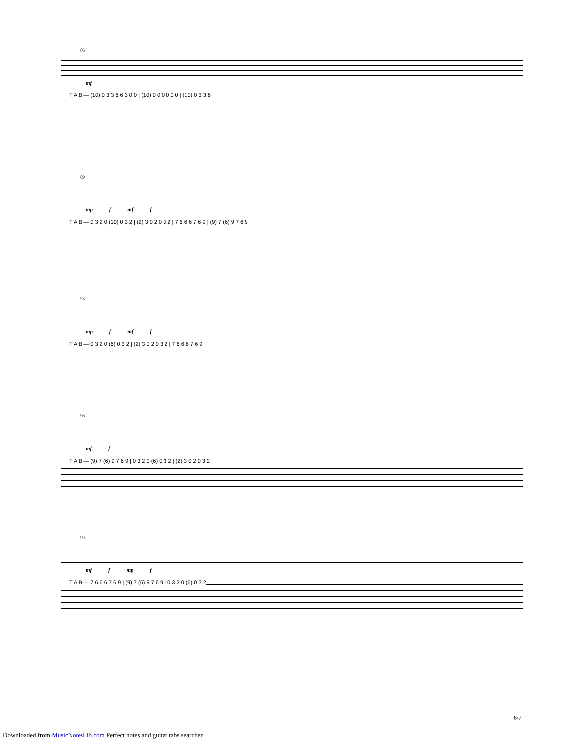86
mf
T A B — (10) 0 3 3 6 6 3 0 0 | (10) 0 0 0 0 0 0 | (10) 0 3 3 6
89
mp f mf f
T A B — 0 3 2 0 (10) 0 3 2 | (2) 3 0 2 0 3 2 | 7 6 6 6 7 6 9 | (9) 7 (6) 9 7 6 9
93
mp f mf f
T A B — 0 3 2 0 (6) 0 3 2 | (2) 3 0 2 0 3 2 | 7 6 6 6 7 6 9
96
mf f
T A B — (9) 7 (6) 9 7 6 9 | 0 3 2 0 (6) 0 3 2 | (2) 3 0 2 0 3 2
99
mf f mp f
T A B — 7 6 6 6 7 6 9 | (9) 7 (6) 9 7 6 9 | 0 3 2 0 (6) 0 3 2
6/7
Downloaded from MusicNotesLib.com Perfect notes and guitar tabs searcher